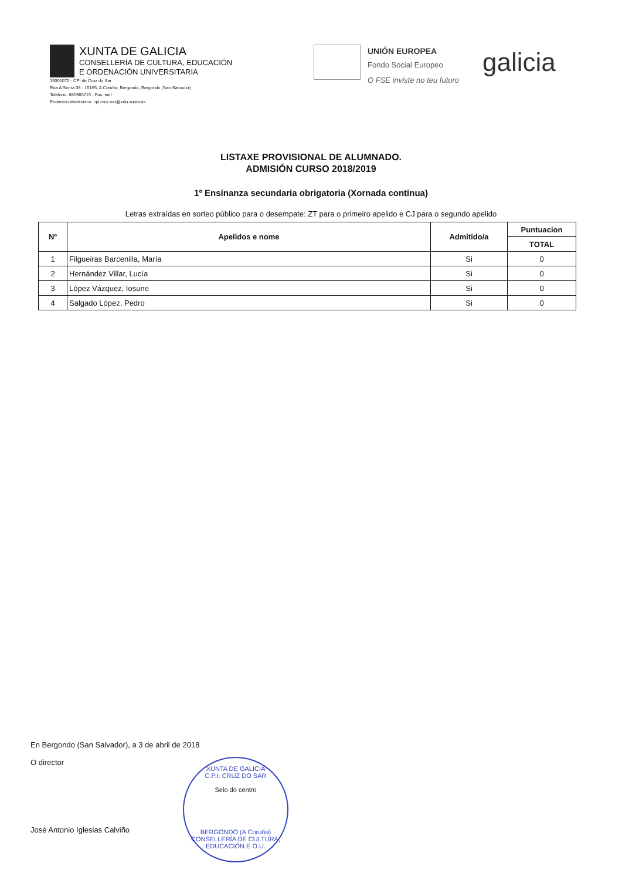XUNTA DE GALICIA
CONSELLERÍA DE CULTURA, EDUCACIÓN
E ORDENACIÓN UNIVERSITARIA
15001070 - CPI de Cruz do Sar
Rúa A Senra 33 - 15165, A Coruña, Bergondo, Bergondo (San Salvador)
Teléfono: 881960215 - Fax: null
Enderezo electrónico: cpi.cruz.sar@edu.xunta.es
UNIÓN EUROPEA
Fondo Social Europeo
O FSE inviste no teu futuro
galicia
LISTAXE PROVISIONAL DE ALUMNADO.
ADMISIÓN CURSO 2018/2019
1º Ensinanza secundaria obrigatoria (Xornada continua)
Letras extraídas en sorteo público para o desempate: ZT para o primeiro apelido e CJ para o segundo apelido
| Nº | Apelidos e nome | Admitido/a | Puntuacion |
| --- | --- | --- | --- |
| | | | TOTAL |
| 1 | Filgueiras Barcenilla, María | Si | 0 |
| 2 | Hernández Villar, Lucía | Si | 0 |
| 3 | López Vázquez, Iosune | Si | 0 |
| 4 | Salgado López, Pedro | Si | 0 |
En Bergondo (San Salvador), a 3 de abril de 2018
O director
José Antonio Iglesias Calviño
XUNTA DE GALICIA
C.P.I. CRUZ DO SAR
Selo do centro
BERGONDO (A Coruña)
CONSELLERÍA DE CULTURA, EDUCACIÓN E O.U.